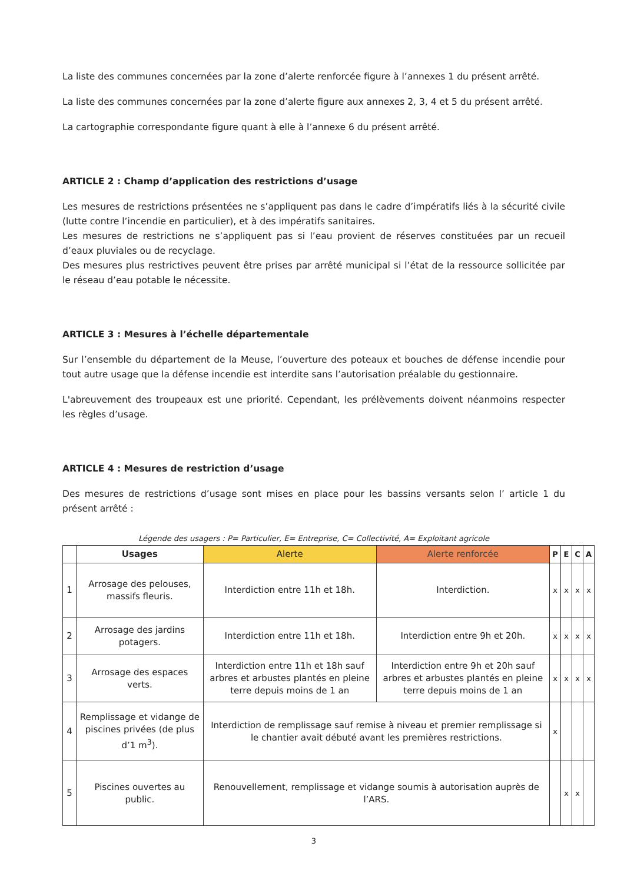La liste des communes concernées par la zone d’alerte renforcée figure à l’annexes 1 du présent arrêté.
La liste des communes concernées par la zone d’alerte figure aux annexes 2, 3, 4 et 5 du présent arrêté.
La cartographie correspondante figure quant à elle à l’annexe 6 du présent arrêté.
ARTICLE 2 : Champ d’application des restrictions d’usage
Les mesures de restrictions présentées ne s’appliquent pas dans le cadre d’impératifs liés à la sécurité civile (lutte contre l’incendie en particulier), et à des impératifs sanitaires.
Les mesures de restrictions ne s’appliquent pas si l’eau provient de réserves constituées par un recueil d’eaux pluviales ou de recyclage.
Des mesures plus restrictives peuvent être prises par arrêté municipal si l’état de la ressource sollicitée par le réseau d’eau potable le nécessite.
ARTICLE 3 : Mesures à l’échelle départementale
Sur l’ensemble du département de la Meuse, l’ouverture des poteaux et bouches de défense incendie pour tout autre usage que la défense incendie est interdite sans l’autorisation préalable du gestionnaire.
L'abreuvement des troupeaux est une priorité. Cependant, les prélèvements doivent néanmoins respecter les règles d’usage.
ARTICLE 4 : Mesures de restriction d’usage
Des mesures de restrictions d’usage sont mises en place pour les bassins versants selon l’ article 1 du présent arrêté :
Légende des usagers : P= Particulier, E= Entreprise, C= Collectivité, A= Exploitant agricole
| | Usages | Alerte | Alerte renforcée | P | E | C | A |
| --- | --- | --- | --- | --- | --- | --- | --- |
| 1 | Arrosage des pelouses, massifs fleuris. | Interdiction entre 11h et 18h. | Interdiction. | x | x | x | x |
| 2 | Arrosage des jardins potagers. | Interdiction entre 11h et 18h. | Interdiction entre 9h et 20h. | x | x | x | x |
| 3 | Arrosage des espaces verts. | Interdiction entre 11h et 18h sauf arbres et arbustes plantés en pleine terre depuis moins de 1 an | Interdiction entre 9h et 20h sauf arbres et arbustes plantés en pleine terre depuis moins de 1 an | x | x | x | x |
| 4 | Remplissage et vidange de piscines privées (de plus d’1 m<sup>3</sup>). | Interdiction de remplissage sauf remise à niveau et premier remplissage si le chantier avait débuté avant les premières restrictions. | | x | | | |
| 5 | Piscines ouvertes au public. | Renouvellement, remplissage et vidange soumis à autorisation auprès de l’ARS. | | | x | x | |
3